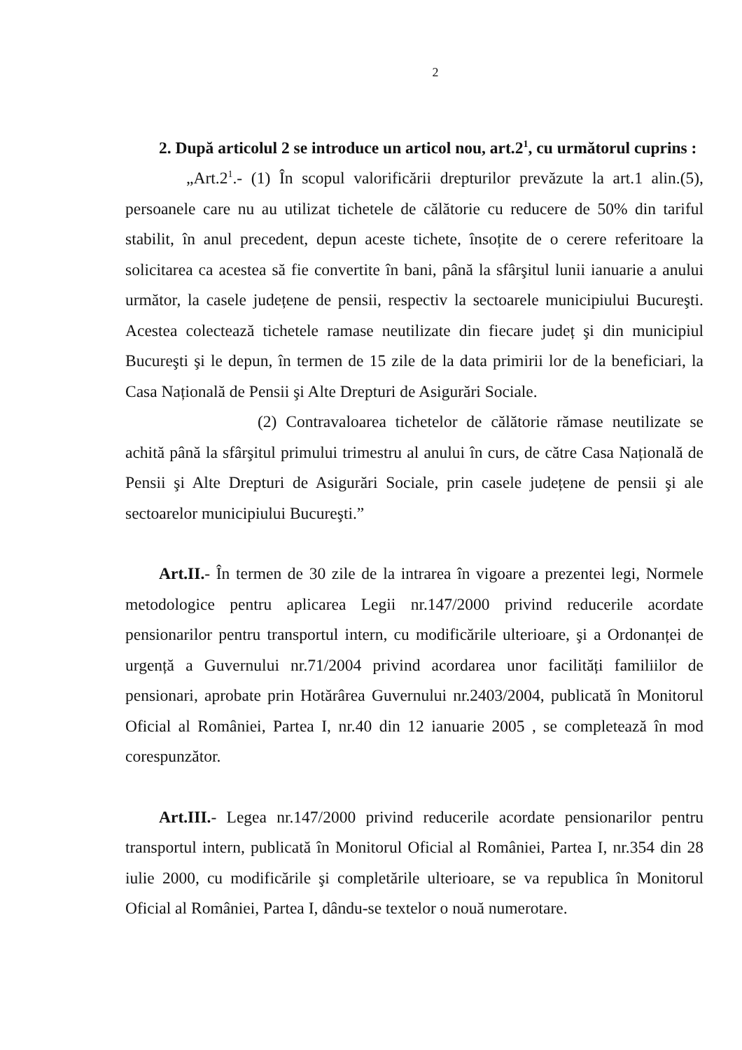2
2. După articolul 2 se introduce un articol nou, art.2<sup>1</sup>, cu următorul cuprins :
„Art.2<sup>1</sup>.- (1) În scopul valorificării drepturilor prevăzute la art.1 alin.(5), persoanele care nu au utilizat tichetele de călătorie cu reducere de 50% din tariful stabilit, în anul precedent, depun aceste tichete, însoțite de o cerere referitoare la solicitarea ca acestea să fie convertite în bani, până la sfârşitul lunii ianuarie a anului următor, la casele județene de pensii, respectiv la sectoarele municipiului Bucureşti. Acestea colectează tichetele ramase neutilizate din fiecare județ şi din municipiul Bucureşti şi le depun, în termen de 15 zile de la data primirii lor de la beneficiari, la Casa Națională de Pensii şi Alte Drepturi de Asigurări Sociale.
(2) Contravaloarea tichetelor de călătorie rămase neutilizate se achită până la sfârşitul primului trimestru al anului în curs, de către Casa Națională de Pensii şi Alte Drepturi de Asigurări Sociale, prin casele județene de pensii şi ale sectoarelor municipiului Bucureşti.”
Art.II.- În termen de 30 zile de la intrarea în vigoare a prezentei legi, Normele metodologice pentru aplicarea Legii nr.147/2000 privind reducerile acordate pensionarilor pentru transportul intern, cu modificările ulterioare, şi a Ordonanței de urgență a Guvernului nr.71/2004 privind acordarea unor facilități familiilor de pensionari, aprobate prin Hotărârea Guvernului nr.2403/2004, publicată în Monitorul Oficial al României, Partea I, nr.40 din 12 ianuarie 2005 , se completează în mod corespunzător.
Art.III.- Legea nr.147/2000 privind reducerile acordate pensionarilor pentru transportul intern, publicată în Monitorul Oficial al României, Partea I, nr.354 din 28 iulie 2000, cu modificările şi completările ulterioare, se va republica în Monitorul Oficial al României, Partea I, dându-se textelor o nouă numerotare.